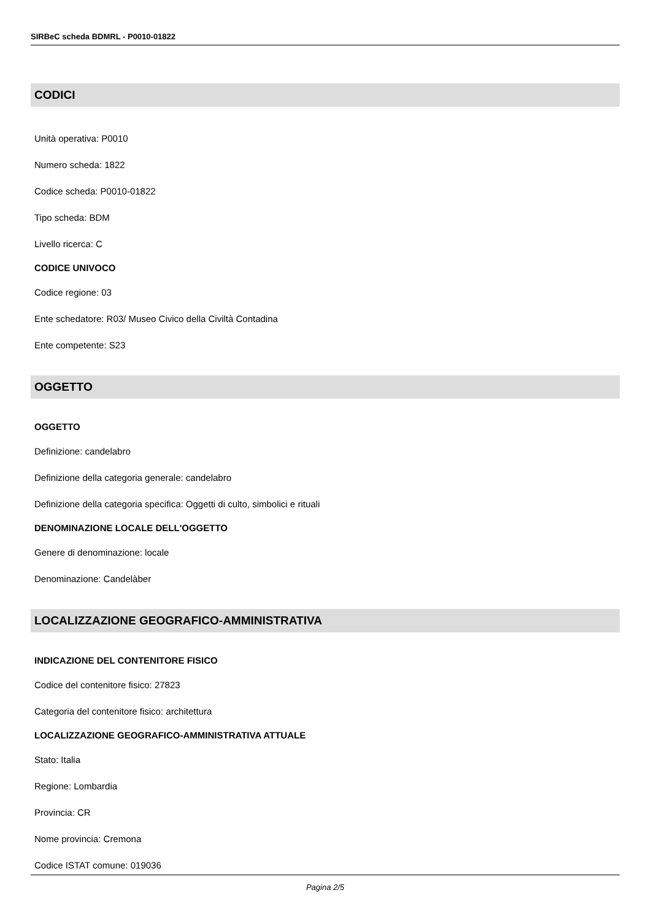SIRBeC scheda BDMRL - P0010-01822
CODICI
Unità operativa: P0010
Numero scheda: 1822
Codice scheda: P0010-01822
Tipo scheda: BDM
Livello ricerca: C
CODICE UNIVOCO
Codice regione: 03
Ente schedatore: R03/ Museo Civico della Civiltà Contadina
Ente competente: S23
OGGETTO
OGGETTO
Definizione: candelabro
Definizione della categoria generale: candelabro
Definizione della categoria specifica: Oggetti di culto, simbolici e rituali
DENOMINAZIONE LOCALE DELL'OGGETTO
Genere di denominazione: locale
Denominazione: Candelàber
LOCALIZZAZIONE GEOGRAFICO-AMMINISTRATIVA
INDICAZIONE DEL CONTENITORE FISICO
Codice del contenitore fisico: 27823
Categoria del contenitore fisico: architettura
LOCALIZZAZIONE GEOGRAFICO-AMMINISTRATIVA ATTUALE
Stato: Italia
Regione: Lombardia
Provincia: CR
Nome provincia: Cremona
Codice ISTAT comune: 019036
Pagina 2/5